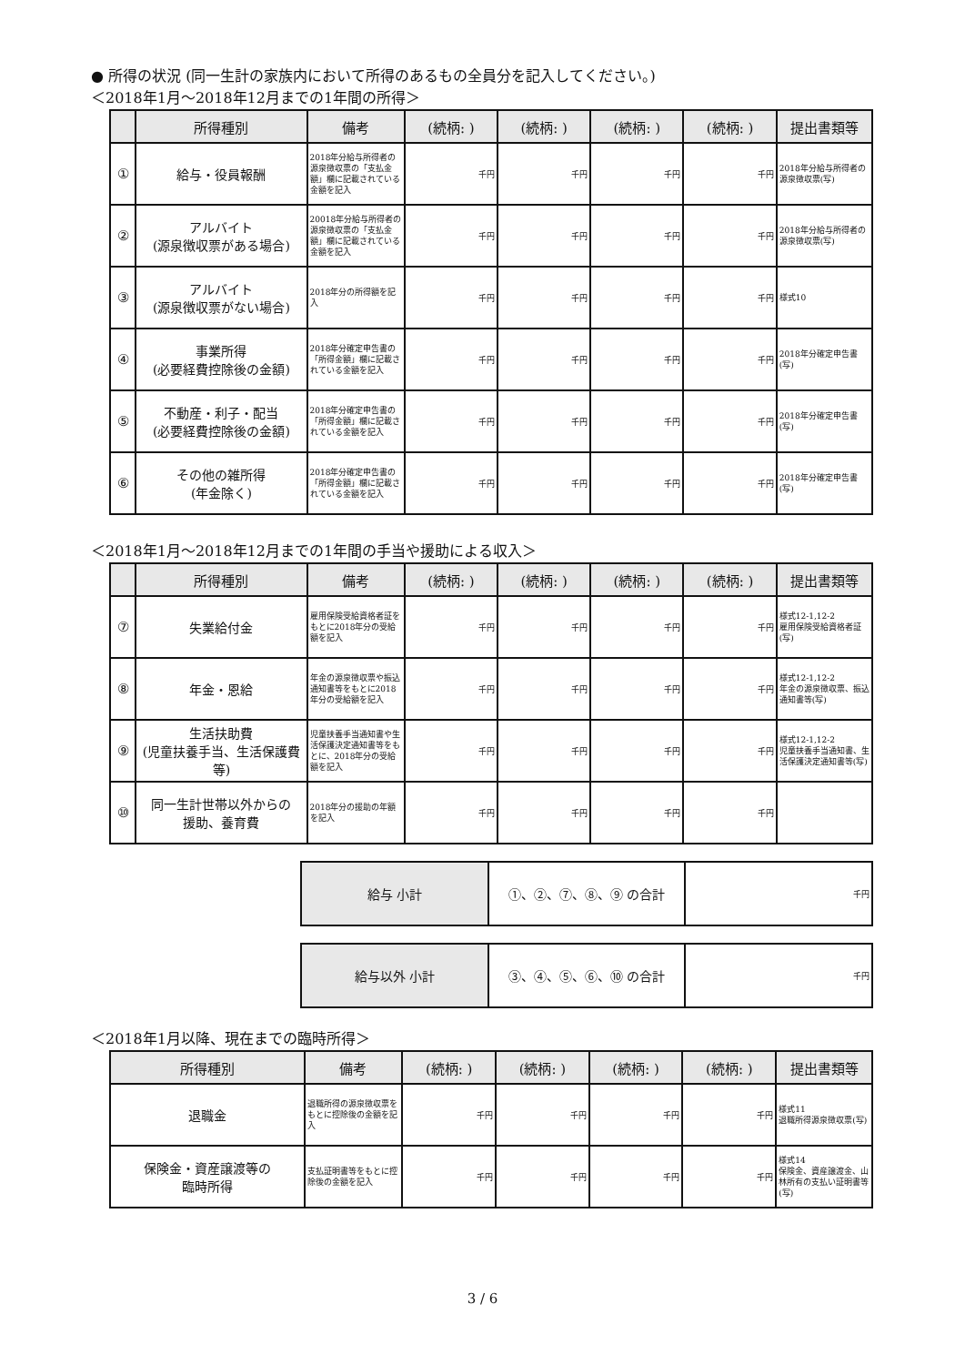● 所得の状況 (同一生計の家族内において所得のあるもの全員分を記入してください。)
＜2018年1月～2018年12月までの1年間の所得＞
| | 所得種別 | 備考 | (続柄: ) | (続柄: ) | (続柄: ) | (続柄: ) | 提出書類等 |
| --- | --- | --- | --- | --- | --- | --- | --- |
| ① | 給与・役員報酬 | 2018年分給与所得者の源泉徴収票の「支払金額」欄に記載されている金額を記入 | 千円 | 千円 | 千円 | 千円 | 2018年分給与所得者の源泉徴収票(写) |
| ② | アルバイト (源泉徴収票がある場合) | 20018年分給与所得者の源泉徴収票の「支払金額」欄に記載されている金額を記入 | 千円 | 千円 | 千円 | 千円 | 2018年分給与所得者の源泉徴収票(写) |
| ③ | アルバイト (源泉徴収票がない場合) | 2018年分の所得額を記入 | 千円 | 千円 | 千円 | 千円 | 様式10 |
| ④ | 事業所得 (必要経費控除後の金額) | 2018年分確定申告書の「所得金額」欄に記載されている金額を記入 | 千円 | 千円 | 千円 | 千円 | 2018年分確定申告書(写) |
| ⑤ | 不動産・利子・配当 (必要経費控除後の金額) | 2018年分確定申告書の「所得金額」欄に記載されている金額を記入 | 千円 | 千円 | 千円 | 千円 | 2018年分確定申告書(写) |
| ⑥ | その他の雑所得 (年金除く) | 2018年分確定申告書の「所得金額」欄に記載されている金額を記入 | 千円 | 千円 | 千円 | 千円 | 2018年分確定申告書(写) |
＜2018年1月～2018年12月までの1年間の手当や援助による収入＞
| | 所得種別 | 備考 | (続柄: ) | (続柄: ) | (続柄: ) | (続柄: ) | 提出書類等 |
| --- | --- | --- | --- | --- | --- | --- | --- |
| ⑦ | 失業給付金 | 雇用保険受給資格者証をもとに2018年分の受給額を記入 | 千円 | 千円 | 千円 | 千円 | 様式12-1,12-2 雇用保険受給資格者証(写) |
| ⑧ | 年金・恩給 | 年金の源泉徴収票や振込通知書等をもとに2018年分の受給額を記入 | 千円 | 千円 | 千円 | 千円 | 様式12-1,12-2 年金の源泉徴収票、振込通知書等(写) |
| ⑨ | 生活扶助費 (児童扶養手当、生活保護費等) | 児童扶養手当通知書や生活保護決定通知書等をもとに、2018年分の受給額を記入 | 千円 | 千円 | 千円 | 千円 | 様式12-1,12-2 児童扶養手当通知書、生活保護決定通知書等(写) |
| ⑩ | 同一生計世帯以外からの 援助、養育費 | 2018年分の援助の年額を記入 | 千円 | 千円 | 千円 | 千円 | |
| 給与 小計 | ①、②、⑦、⑧、⑨ の合計 | 千円 |
| 給与以外 小計 | ③、④、⑤、⑥、⑩ の合計 | 千円 |
＜2018年1月以降、現在までの臨時所得＞
| 所得種別 | 備考 | (続柄: ) | (続柄: ) | (続柄: ) | (続柄: ) | 提出書類等 |
| --- | --- | --- | --- | --- | --- | --- |
| 退職金 | 退職所得の源泉徴収票をもとに控除後の金額を記入 | 千円 | 千円 | 千円 | 千円 | 様式11 退職所得源泉徴収票(写) |
| 保険金・資産譲渡等の 臨時所得 | 支払証明書等をもとに控除後の金額を記入 | 千円 | 千円 | 千円 | 千円 | 様式14 保険金、資産譲渡金、山林所有の支払い証明書等(写) |
3 / 6